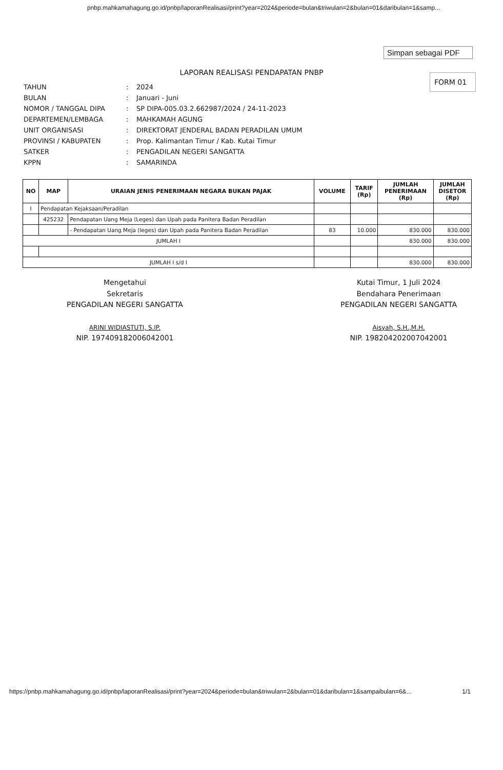pnbp.mahkamahagung.go.id/pnbp/laporanRealisasi/print?year=2024&periode=bulan&triwulan=2&bulan=01&daribulan=1&samp...
Simpan sebagai PDF
LAPORAN REALISASI PENDAPATAN PNBP
FORM 01
| TAHUN | : | 2024 |
| BULAN | : | Januari - Juni |
| NOMOR / TANGGAL DIPA | : | SP DIPA-005.03.2.662987/2024 / 24-11-2023 |
| DEPARTEMEN/LEMBAGA | : | MAHKAMAH AGUNG |
| UNIT ORGANISASI | : | DIREKTORAT JENDERAL BADAN PERADILAN UMUM |
| PROVINSI / KABUPATEN | : | Prop. Kalimantan Timur / Kab. Kutai Timur |
| SATKER | : | PENGADILAN NEGERI SANGATTA |
| KPPN | : | SAMARINDA |
| NO | MAP | URAIAN JENIS PENERIMAAN NEGARA BUKAN PAJAK | VOLUME | TARIF (Rp) | JUMLAH PENERIMAAN (Rp) | JUMLAH DISETOR (Rp) |
| --- | --- | --- | --- | --- | --- | --- |
| I | Pendapatan Kejaksaan/Peradilan | | | | | |
| | 425232 | Pendapatan Uang Meja (Leges) dan Upah pada Panitera Badan Peradilan | | | | |
| | | - Pendapatan Uang Meja (leges) dan Upah pada Panitera Badan Peradilan | 83 | 10.000 | 830.000 | 830.000 |
| JUMLAH I | | | | | 830.000 | 830.000 |
| JUMLAH I s/d I | | | | | 830.000 | 830.000 |
Mengetahui
Sekretaris
PENGADILAN NEGERI SANGATTA
ARINI WIDIASTUTI, S.IP.
NIP. 197409182006042001
Kutai Timur, 1 Juli 2024
Bendahara Penerimaan
PENGADILAN NEGERI SANGATTA
Aisyah, S.H.,M.H.
NIP. 198204202007042001
https://pnbp.mahkamahagung.go.id/pnbp/laporanRealisasi/print?year=2024&periode=bulan&triwulan=2&bulan=01&daribulan=1&sampaibulan=6&... 1/1